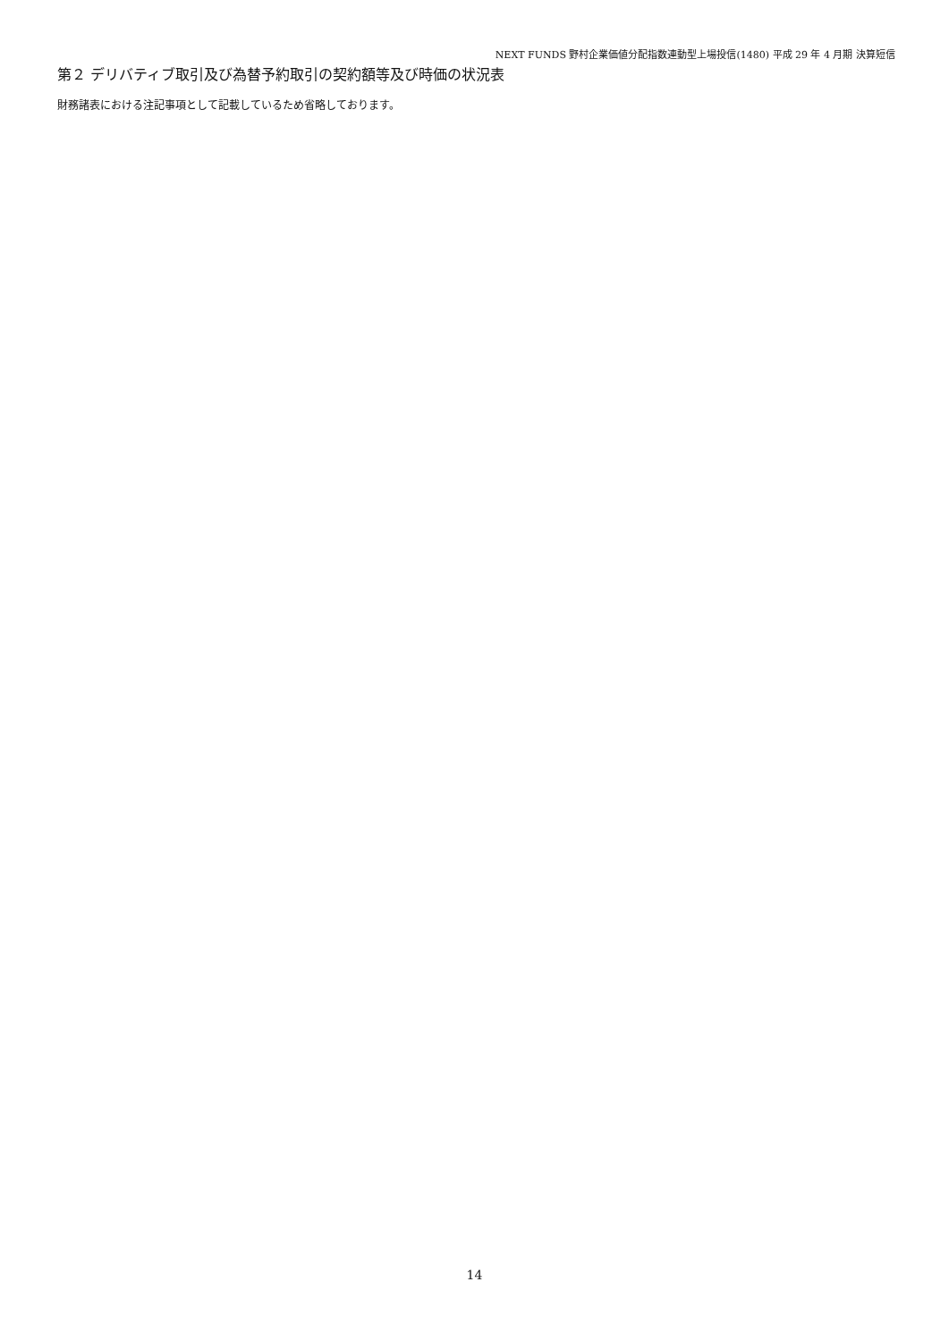NEXT FUNDS 野村企業価値分配指数連動型上場投信(1480) 平成 29 年 4 月期 決算短信
第２ デリバティブ取引及び為替予約取引の契約額等及び時価の状況表
財務諸表における注記事項として記載しているため省略しております。
14